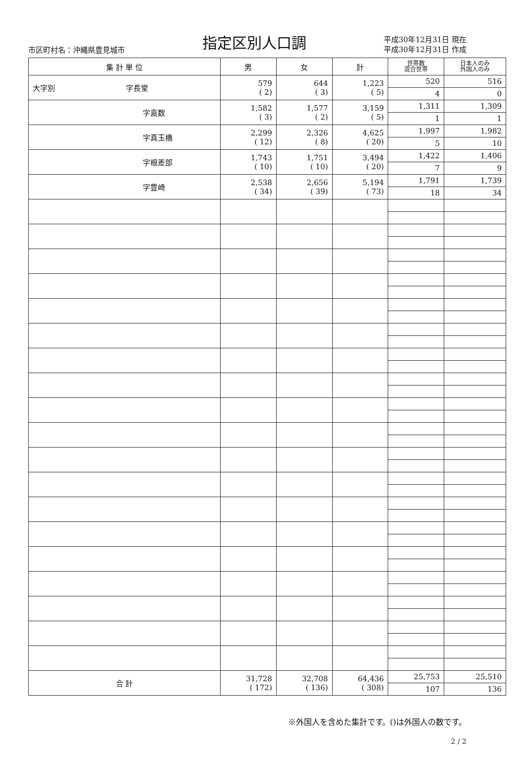市区町村名：沖縄県豊見城市
指定区別人口調
平成30年12月31日 現在
平成30年12月31日 作成
| 集 計 単 位 | 男 | 女 | 計 | 世帯数 混合世帯 | 日本人のみ 外国人のみ |
| --- | --- | --- | --- | --- | --- |
| 大字別 字長堂 | 579 ( 2) | 644 ( 3) | 1,223 ( 5) | 520 | 516 |
| | | | | 4 | 0 |
| 字嘉数 | 1,582 ( 3) | 1,577 ( 2) | 3,159 ( 5) | 1,311 | 1,309 |
| | | | | 1 | 1 |
| 字真玉橋 | 2,299 ( 12) | 2,326 ( 8) | 4,625 ( 20) | 1,997 | 1,982 |
| | | | | 5 | 10 |
| 字根差部 | 1,743 ( 10) | 1,751 ( 10) | 3,494 ( 20) | 1,422 | 1,406 |
| | | | | 7 | 9 |
| 字豊崎 | 2,538 ( 34) | 2,656 ( 39) | 5,194 ( 73) | 1,791 | 1,739 |
| | | | | 18 | 34 |
| 合 計 | 31,728 ( 172) | 32,708 ( 136) | 64,436 ( 308) | 25,753 | 25,510 |
| | | | | 107 | 136 |
※外国人を含めた集計です。()は外国人の数です。
2 / 2